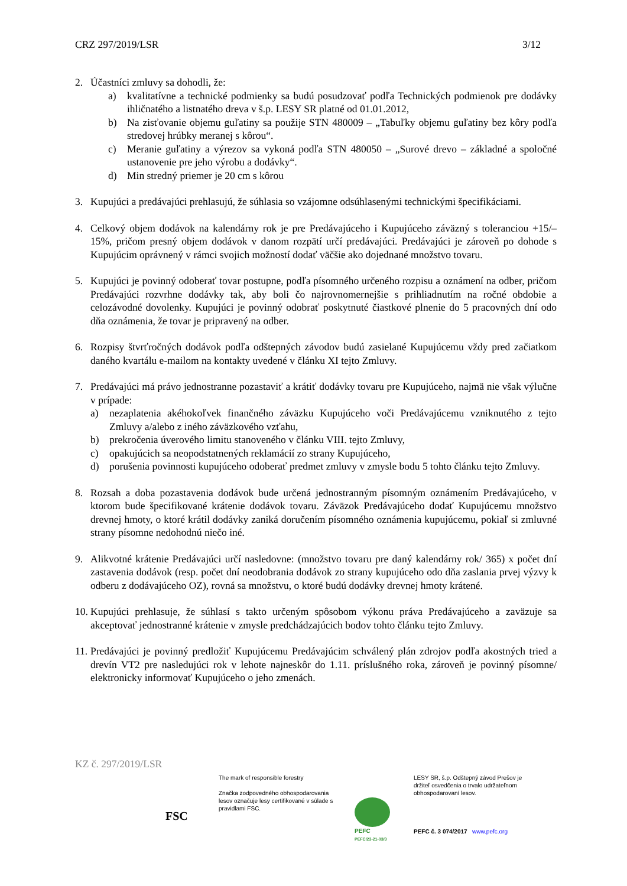CRZ 297/2019/LSR 3/12
2. Účastníci zmluvy sa dohodli, že:
a) kvalitatívne a technické podmienky sa budú posudzovať podľa Technických podmienok pre dodávky ihličnatého a listnatého dreva v š.p. LESY SR platné od 01.01.2012,
b) Na zisťovanie objemu guľatiny sa použije STN 480009 – „Tabuľky objemu guľatiny bez kôry podľa stredovej hrúbky meranej s kôrou“.
c) Meranie guľatiny a výrezov sa vykoná podľa STN 480050 – „Surové drevo – základné a spoločné ustanovenie pre jeho výrobu a dodávky“.
d) Min stredný priemer je 20 cm s kôrou
3. Kupujúci a predávajúci prehlasujú, že súhlasia so vzájomne odsúhlasenými technickými špecifikáciami.
4. Celkový objem dodávok na kalendárny rok je pre Predávajúceho i Kupujúceho záväzný s toleranciou +15/– 15%, pričom presný objem dodávok v danom rozpätí určí predávajúci. Predávajúci je zároveň po dohode s Kupujúcim oprávnený v rámci svojich možností dodať väčšie ako dojednané množstvo tovaru.
5. Kupujúci je povinný odoberať tovar postupne, podľa písomného určeného rozpisu a oznámení na odber, pričom Predávajúci rozvrhne dodávky tak, aby boli čo najrovnomernejšie s prihliadnutím na ročné obdobie a celozávodné dovolenky. Kupujúci je povinný odobrať poskytnuté čiastkové plnenie do 5 pracovných dní odo dňa oznámenia, že tovar je pripravený na odber.
6. Rozpisy štvrťročných dodávok podľa odštepných závodov budú zasielané Kupujúcemu vždy pred začiatkom daného kvartálu e-mailom na kontakty uvedené v článku XI tejto Zmluvy.
7. Predávajúci má právo jednostranne pozastaviť a krátiť dodávky tovaru pre Kupujúceho, najmä nie však výlučne v prípade:
a) nezaplatenia akéhokoľvek finančného záväzku Kupujúceho voči Predávajúcemu vzniknutého z tejto Zmluvy a/alebo z iného záväzkového vzťahu,
b) prekročenia úverového limitu stanoveného v článku VIII. tejto Zmluvy,
c) opakujúcich sa neopodstatnených reklamácií zo strany Kupujúceho,
d) porušenia povinnosti kupujúceho odoberať predmet zmluvy v zmysle bodu 5 tohto článku tejto Zmluvy.
8. Rozsah a doba pozastavenia dodávok bude určená jednostranným písomným oznámením Predávajúceho, v ktorom bude špecifikované krátenie dodávok tovaru. Záväzok Predávajúceho dodať Kupujúcemu množstvo drevnej hmoty, o ktoré krátil dodávky zaniká doručením písomného oznámenia kupujúcemu, pokiaľ si zmluvné strany písomne nedohodnú niečo iné.
9. Alikvotné krátenie Predávajúci určí nasledovne: (množstvo tovaru pre daný kalendárny rok/ 365) x počet dní zastavenia dodávok (resp. počet dní neodobrania dodávok zo strany kupujúceho odo dňa zaslania prvej výzvy k odberu z dodávajúceho OZ), rovná sa množstvu, o ktoré budú dodávky drevnej hmoty krátené.
10.
Kupujúci prehlasuje, že súhlasí s takto určeným spôsobom výkonu práva Predávajúceho a zaväzuje sa akceptovať jednostranné krátenie v zmysle predchádzajúcich bodov tohto článku tejto Zmluvy.
11.
Predávajúci je povinný predložiť Kupujúcemu Predávajúcim schválený plán zdrojov podľa akostných tried a drevín VT2 pre nasledujúci rok v lehote najneskôr do 1.11. príslušného roka, zároveň je povinný písomne/ elektronicky informovať Kupujúceho o jeho zmenách.
KZ č. 297/2019/LSR
FSC
The mark of responsible forestry
Značka zodpovedného obhospodarovania lesov označuje lesy certifikované v súlade s pravidlami FSC.
PEFC
PEFC/23-21-03/3
LESY SR, š.p. Odštepný závod Prešov je držiteľ osvedčenia o trvalo udržateľnom obhospodarovaní lesov.
PEFC č. 3 074/2017 www.pefc.org